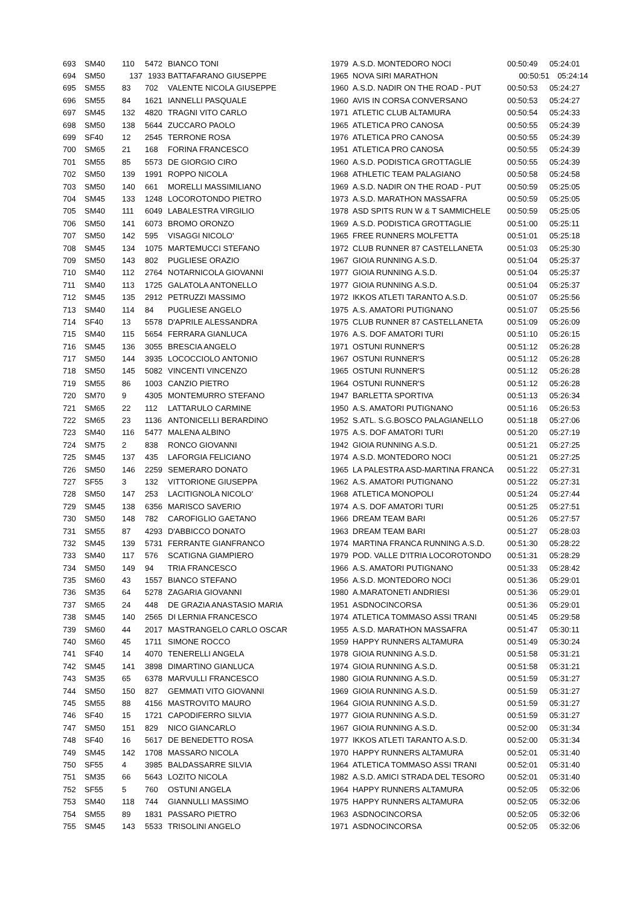| 693 | SM40 | 110 | 5472 | BIANCO TONI | 1979 | A.S.D. MONTEDORO NOCI | 00:50:49 | 05:24:01 |
| 694 | SM50 | 137 | 1933 | BATTAFARANO GIUSEPPE | 1965 | NOVA SIRI MARATHON | 00:50:51 | 05:24:14 |
| 695 | SM55 | 83 | 702 | VALENTE NICOLA GIUSEPPE | 1960 | A.S.D. NADIR ON THE ROAD - PUT | 00:50:53 | 05:24:27 |
| 696 | SM55 | 84 | 1621 | IANNELLI PASQUALE | 1960 | AVIS IN CORSA CONVERSANO | 00:50:53 | 05:24:27 |
| 697 | SM45 | 132 | 4820 | TRAGNI VITO CARLO | 1971 | ATLETIC CLUB ALTAMURA | 00:50:54 | 05:24:33 |
| 698 | SM50 | 138 | 5644 | ZUCCARO PAOLO | 1965 | ATLETICA PRO CANOSA | 00:50:55 | 05:24:39 |
| 699 | SF40 | 12 | 2545 | TERRONE ROSA | 1976 | ATLETICA PRO CANOSA | 00:50:55 | 05:24:39 |
| 700 | SM65 | 21 | 168 | FORINA FRANCESCO | 1951 | ATLETICA PRO CANOSA | 00:50:55 | 05:24:39 |
| 701 | SM55 | 85 | 5573 | DE GIORGIO CIRO | 1960 | A.S.D. PODISTICA GROTTAGLIE | 00:50:55 | 05:24:39 |
| 702 | SM50 | 139 | 1991 | ROPPO NICOLA | 1968 | ATHLETIC TEAM PALAGIANO | 00:50:58 | 05:24:58 |
| 703 | SM50 | 140 | 661 | MORELLI MASSIMILIANO | 1969 | A.S.D. NADIR ON THE ROAD - PUT | 00:50:59 | 05:25:05 |
| 704 | SM45 | 133 | 1248 | LOCOROTONDO PIETRO | 1973 | A.S.D. MARATHON MASSAFRA | 00:50:59 | 05:25:05 |
| 705 | SM40 | 111 | 6049 | LABALESTRA VIRGILIO | 1978 | ASD SPITS RUN W & T SAMMICHELE | 00:50:59 | 05:25:05 |
| 706 | SM50 | 141 | 6073 | BROMO ORONZO | 1969 | A.S.D. PODISTICA GROTTAGLIE | 00:51:00 | 05:25:11 |
| 707 | SM50 | 142 | 595 | VISAGGI NICOLO' | 1965 | FREE RUNNERS MOLFETTA | 00:51:01 | 05:25:18 |
| 708 | SM45 | 134 | 1075 | MARTEMUCCI STEFANO | 1972 | CLUB RUNNER 87 CASTELLANETA | 00:51:03 | 05:25:30 |
| 709 | SM50 | 143 | 802 | PUGLIESE ORAZIO | 1967 | GIOIA RUNNING A.S.D. | 00:51:04 | 05:25:37 |
| 710 | SM40 | 112 | 2764 | NOTARNICOLA GIOVANNI | 1977 | GIOIA RUNNING A.S.D. | 00:51:04 | 05:25:37 |
| 711 | SM40 | 113 | 1725 | GALATOLA ANTONELLO | 1977 | GIOIA RUNNING A.S.D. | 00:51:04 | 05:25:37 |
| 712 | SM45 | 135 | 2912 | PETRUZZI MASSIMO | 1972 | IKKOS ATLETI TARANTO A.S.D. | 00:51:07 | 05:25:56 |
| 713 | SM40 | 114 | 84 | PUGLIESE ANGELO | 1975 | A.S. AMATORI PUTIGNANO | 00:51:07 | 05:25:56 |
| 714 | SF40 | 13 | 5578 | D'APRILE ALESSANDRA | 1975 | CLUB RUNNER 87 CASTELLANETA | 00:51:09 | 05:26:09 |
| 715 | SM40 | 115 | 5654 | FERRARA GIANLUCA | 1976 | A.S. DOF AMATORI TURI | 00:51:10 | 05:26:15 |
| 716 | SM45 | 136 | 3055 | BRESCIA ANGELO | 1971 | OSTUNI RUNNER'S | 00:51:12 | 05:26:28 |
| 717 | SM50 | 144 | 3935 | LOCOCCIOLO ANTONIO | 1967 | OSTUNI RUNNER'S | 00:51:12 | 05:26:28 |
| 718 | SM50 | 145 | 5082 | VINCENTI VINCENZO | 1965 | OSTUNI RUNNER'S | 00:51:12 | 05:26:28 |
| 719 | SM55 | 86 | 1003 | CANZIO PIETRO | 1964 | OSTUNI RUNNER'S | 00:51:12 | 05:26:28 |
| 720 | SM70 | 9 | 4305 | MONTEMURRO STEFANO | 1947 | BARLETTA SPORTIVA | 00:51:13 | 05:26:34 |
| 721 | SM65 | 22 | 112 | LATTARULO CARMINE | 1950 | A.S. AMATORI PUTIGNANO | 00:51:16 | 05:26:53 |
| 722 | SM65 | 23 | 1136 | ANTONICELLI BERARDINO | 1952 | S.ATL. S.G.BOSCO PALAGIANELLO | 00:51:18 | 05:27:06 |
| 723 | SM40 | 116 | 5477 | MALENA ALBINO | 1975 | A.S. DOF AMATORI TURI | 00:51:20 | 05:27:19 |
| 724 | SM75 | 2 | 838 | RONCO GIOVANNI | 1942 | GIOIA RUNNING A.S.D. | 00:51:21 | 05:27:25 |
| 725 | SM45 | 137 | 435 | LAFORGIA FELICIANO | 1974 | A.S.D. MONTEDORO NOCI | 00:51:21 | 05:27:25 |
| 726 | SM50 | 146 | 2259 | SEMERARO DONATO | 1965 | LA PALESTRA ASD-MARTINA FRANCA | 00:51:22 | 05:27:31 |
| 727 | SF55 | 3 | 132 | VITTORIONE GIUSEPPA | 1962 | A.S. AMATORI PUTIGNANO | 00:51:22 | 05:27:31 |
| 728 | SM50 | 147 | 253 | LACITIGNOLA NICOLO' | 1968 | ATLETICA MONOPOLI | 00:51:24 | 05:27:44 |
| 729 | SM45 | 138 | 6356 | MARISCO SAVERIO | 1974 | A.S. DOF AMATORI TURI | 00:51:25 | 05:27:51 |
| 730 | SM50 | 148 | 782 | CAROFIGLIO GAETANO | 1966 | DREAM TEAM BARI | 00:51:26 | 05:27:57 |
| 731 | SM55 | 87 | 4293 | D'ABBICCO DONATO | 1963 | DREAM TEAM BARI | 00:51:27 | 05:28:03 |
| 732 | SM45 | 139 | 5731 | FERRANTE GIANFRANCO | 1974 | MARTINA FRANCA RUNNING A.S.D. | 00:51:30 | 05:28:22 |
| 733 | SM40 | 117 | 576 | SCATIGNA GIAMPIERO | 1979 | POD. VALLE D'ITRIA LOCOROTONDO | 00:51:31 | 05:28:29 |
| 734 | SM50 | 149 | 94 | TRIA FRANCESCO | 1966 | A.S. AMATORI PUTIGNANO | 00:51:33 | 05:28:42 |
| 735 | SM60 | 43 | 1557 | BIANCO STEFANO | 1956 | A.S.D. MONTEDORO NOCI | 00:51:36 | 05:29:01 |
| 736 | SM35 | 64 | 5278 | ZAGARIA GIOVANNI | 1980 | A.MARATONETI ANDRIESI | 00:51:36 | 05:29:01 |
| 737 | SM65 | 24 | 448 | DE GRAZIA ANASTASIO MARIA | 1951 | ASDNOCINCORSA | 00:51:36 | 05:29:01 |
| 738 | SM45 | 140 | 2565 | DI LERNIA FRANCESCO | 1974 | ATLETICA TOMMASO ASSI TRANI | 00:51:45 | 05:29:58 |
| 739 | SM60 | 44 | 2017 | MASTRANGELO CARLO OSCAR | 1955 | A.S.D. MARATHON MASSAFRA | 00:51:47 | 05:30:11 |
| 740 | SM60 | 45 | 1711 | SIMONE ROCCO | 1959 | HAPPY RUNNERS ALTAMURA | 00:51:49 | 05:30:24 |
| 741 | SF40 | 14 | 4070 | TENERELLI ANGELA | 1978 | GIOIA RUNNING A.S.D. | 00:51:58 | 05:31:21 |
| 742 | SM45 | 141 | 3898 | DIMARTINO GIANLUCA | 1974 | GIOIA RUNNING A.S.D. | 00:51:58 | 05:31:21 |
| 743 | SM35 | 65 | 6378 | MARVULLI FRANCESCO | 1980 | GIOIA RUNNING A.S.D. | 00:51:59 | 05:31:27 |
| 744 | SM50 | 150 | 827 | GEMMATI VITO GIOVANNI | 1969 | GIOIA RUNNING A.S.D. | 00:51:59 | 05:31:27 |
| 745 | SM55 | 88 | 4156 | MASTROVITO MAURO | 1964 | GIOIA RUNNING A.S.D. | 00:51:59 | 05:31:27 |
| 746 | SF40 | 15 | 1721 | CAPODIFERRO SILVIA | 1977 | GIOIA RUNNING A.S.D. | 00:51:59 | 05:31:27 |
| 747 | SM50 | 151 | 829 | NICO GIANCARLO | 1967 | GIOIA RUNNING A.S.D. | 00:52:00 | 05:31:34 |
| 748 | SF40 | 16 | 5617 | DE BENEDETTO ROSA | 1977 | IKKOS ATLETI TARANTO A.S.D. | 00:52:00 | 05:31:34 |
| 749 | SM45 | 142 | 1708 | MASSARO NICOLA | 1970 | HAPPY RUNNERS ALTAMURA | 00:52:01 | 05:31:40 |
| 750 | SF55 | 4 | 3985 | BALDASSARRE SILVIA | 1964 | ATLETICA TOMMASO ASSI TRANI | 00:52:01 | 05:31:40 |
| 751 | SM35 | 66 | 5643 | LOZITO NICOLA | 1982 | A.S.D. AMICI STRADA DEL TESORO | 00:52:01 | 05:31:40 |
| 752 | SF55 | 5 | 760 | OSTUNI ANGELA | 1964 | HAPPY RUNNERS ALTAMURA | 00:52:05 | 05:32:06 |
| 753 | SM40 | 118 | 744 | GIANNULLI MASSIMO | 1975 | HAPPY RUNNERS ALTAMURA | 00:52:05 | 05:32:06 |
| 754 | SM55 | 89 | 1831 | PASSARO PIETRO | 1963 | ASDNOCINCORSA | 00:52:05 | 05:32:06 |
| 755 | SM45 | 143 | 5533 | TRISOLINI ANGELO | 1971 | ASDNOCINCORSA | 00:52:05 | 05:32:06 |